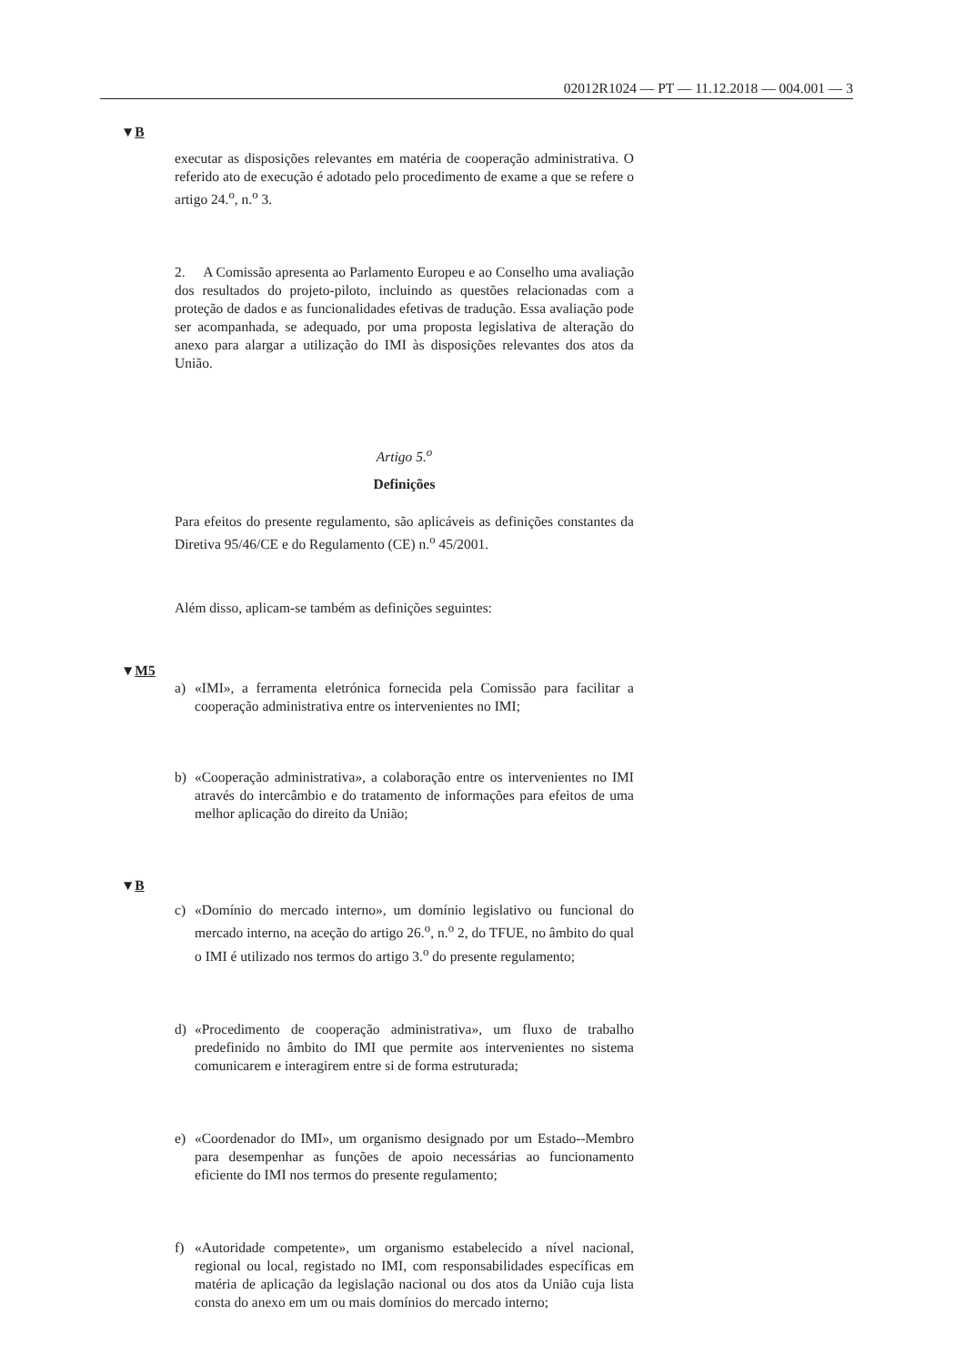02012R1024 — PT — 11.12.2018 — 004.001 — 3
▼B
executar as disposições relevantes em matéria de cooperação adminis­trativa. O referido ato de execução é adotado pelo procedimento de exame a que se refere o artigo 24.<sup>o</sup>, n.<sup>o</sup> 3.
2. A Comissão apresenta ao Parlamento Europeu e ao Conselho uma avaliação dos resultados do projeto-piloto, incluindo as questões rela­cionadas com a proteção de dados e as funcionalidades efetivas de tradução. Essa avaliação pode ser acompanhada, se adequado, por uma proposta legislativa de alteração do anexo para alargar a utilização do IMI às disposições relevantes dos atos da União.
Artigo 5.<sup>o</sup>
Definições
Para efeitos do presente regulamento, são aplicáveis as definições cons­tantes da Diretiva 95/46/CE e do Regulamento (CE) n.<sup>o</sup> 45/2001.
Além disso, aplicam-se também as definições seguintes:
▼M5
a) «IMI», a ferramenta eletrónica fornecida pela Comissão para facilitar a cooperação administrativa entre os intervenientes no IMI;
b) «Cooperação administrativa», a colaboração entre os intervenientes no IMI através do intercâmbio e do tratamento de informações para efeitos de uma melhor aplicação do direito da União;
▼B
c) «Domínio do mercado interno», um domínio legislativo ou funcional do mercado interno, na aceção do artigo 26.<sup>o</sup>, n.<sup>o</sup> 2, do TFUE, no âmbito do qual o IMI é utilizado nos termos do artigo 3.<sup>o</sup> do pre­sente regulamento;
d) «Procedimento de cooperação administrativa», um fluxo de trabalho predefinido no âmbito do IMI que permite aos intervenientes no sistema comunicarem e interagirem entre si de forma estruturada;
e) «Coordenador do IMI», um organismo designado por um Estado--Membro para desempenhar as funções de apoio necessárias ao fun­cionamento eficiente do IMI nos termos do presente regulamento;
f) «Autoridade competente», um organismo estabelecido a nível nacio­nal, regional ou local, registado no IMI, com responsabilidades es­pecíficas em matéria de aplicação da legislação nacional ou dos atos da União cuja lista consta do anexo em um ou mais domínios do mercado interno;